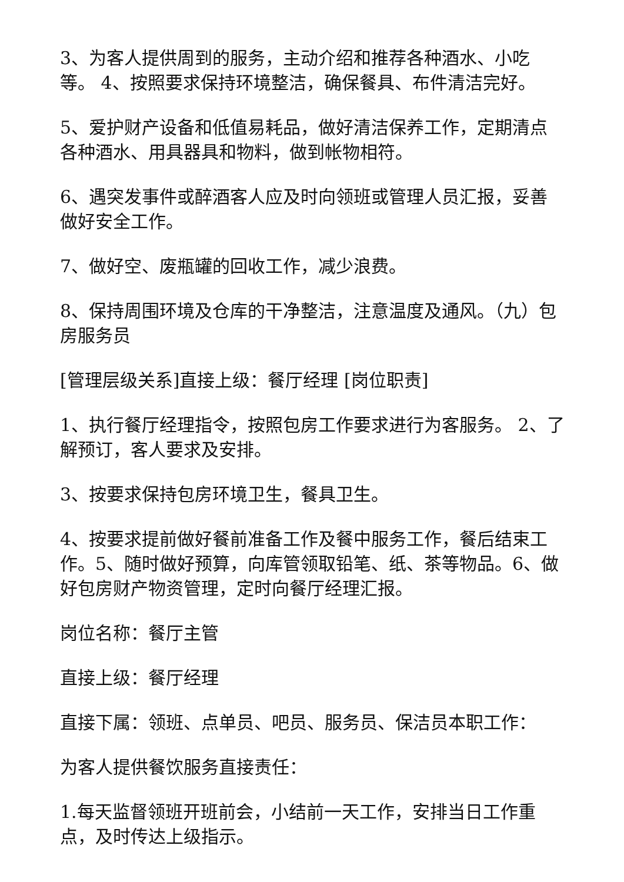3、为客人提供周到的服务，主动介绍和推荐各种酒水、小吃等。 4、按照要求保持环境整洁，确保餐具、布件清洁完好。
5、爱护财产设备和低值易耗品，做好清洁保养工作，定期清点各种酒水、用具器具和物料，做到帐物相符。
6、遇突发事件或醉酒客人应及时向领班或管理人员汇报，妥善做好安全工作。
7、做好空、废瓶罐的回收工作，减少浪费。
8、保持周围环境及仓库的干净整洁，注意温度及通风。（九）包房服务员
[管理层级关系]直接上级：餐厅经理 [岗位职责]
1、执行餐厅经理指令，按照包房工作要求进行为客服务。 2、了解预订，客人要求及安排。
3、按要求保持包房环境卫生，餐具卫生。
4、按要求提前做好餐前准备工作及餐中服务工作，餐后结束工作。5、随时做好预算，向库管领取铅笔、纸、茶等物品。6、做好包房财产物资管理，定时向餐厅经理汇报。
岗位名称：餐厅主管
直接上级：餐厅经理
直接下属：领班、点单员、吧员、服务员、保洁员本职工作：
为客人提供餐饮服务直接责任：
1.每天监督领班开班前会，小结前一天工作，安排当日工作重点，及时传达上级指示。